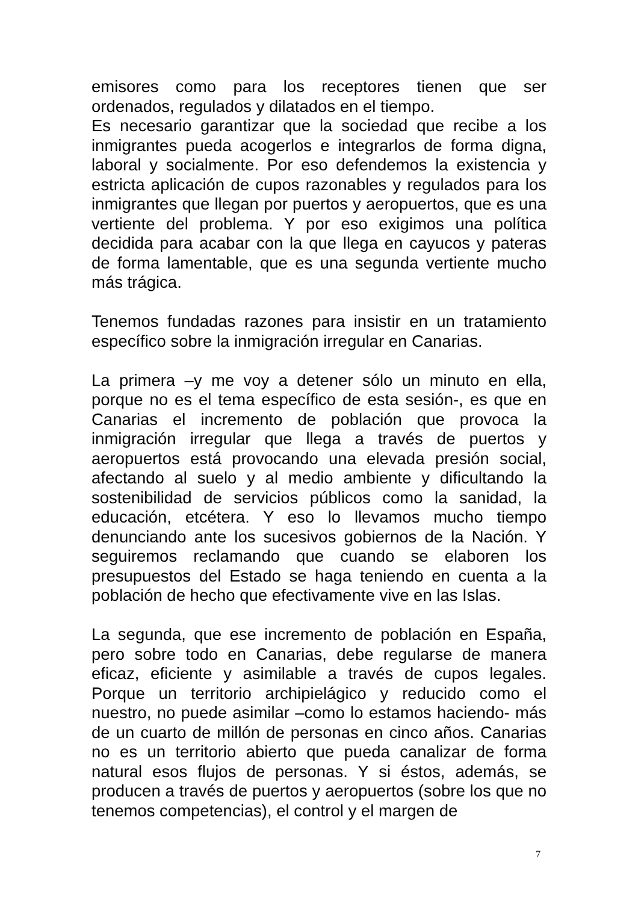emisores como para los receptores tienen que ser ordenados, regulados y dilatados en el tiempo.
Es necesario garantizar que la sociedad que recibe a los inmigrantes pueda acogerlos e integrarlos de forma digna, laboral y socialmente. Por eso defendemos la existencia y estricta aplicación de cupos razonables y regulados para los inmigrantes que llegan por puertos y aeropuertos, que es una vertiente del problema. Y por eso exigimos una política decidida para acabar con la que llega en cayucos y pateras de forma lamentable, que es una segunda vertiente mucho más trágica.
Tenemos fundadas razones para insistir en un tratamiento específico sobre la inmigración irregular en Canarias.
La primera –y me voy a detener sólo un minuto en ella, porque no es el tema específico de esta sesión-, es que en Canarias el incremento de población que provoca la inmigración irregular que llega a través de puertos y aeropuertos está provocando una elevada presión social, afectando al suelo y al medio ambiente y dificultando la sostenibilidad de servicios públicos como la sanidad, la educación, etcétera. Y eso lo llevamos mucho tiempo denunciando ante los sucesivos gobiernos de la Nación. Y seguiremos reclamando que cuando se elaboren los presupuestos del Estado se haga teniendo en cuenta a la población de hecho que efectivamente vive en las Islas.
La segunda, que ese incremento de población en España, pero sobre todo en Canarias, debe regularse de manera eficaz, eficiente y asimilable a través de cupos legales. Porque un territorio archipielágico y reducido como el nuestro, no puede asimilar –como lo estamos haciendo- más de un cuarto de millón de personas en cinco años. Canarias no es un territorio abierto que pueda canalizar de forma natural esos flujos de personas. Y si éstos, además, se producen a través de puertos y aeropuertos (sobre los que no tenemos competencias), el control y el margen de
7